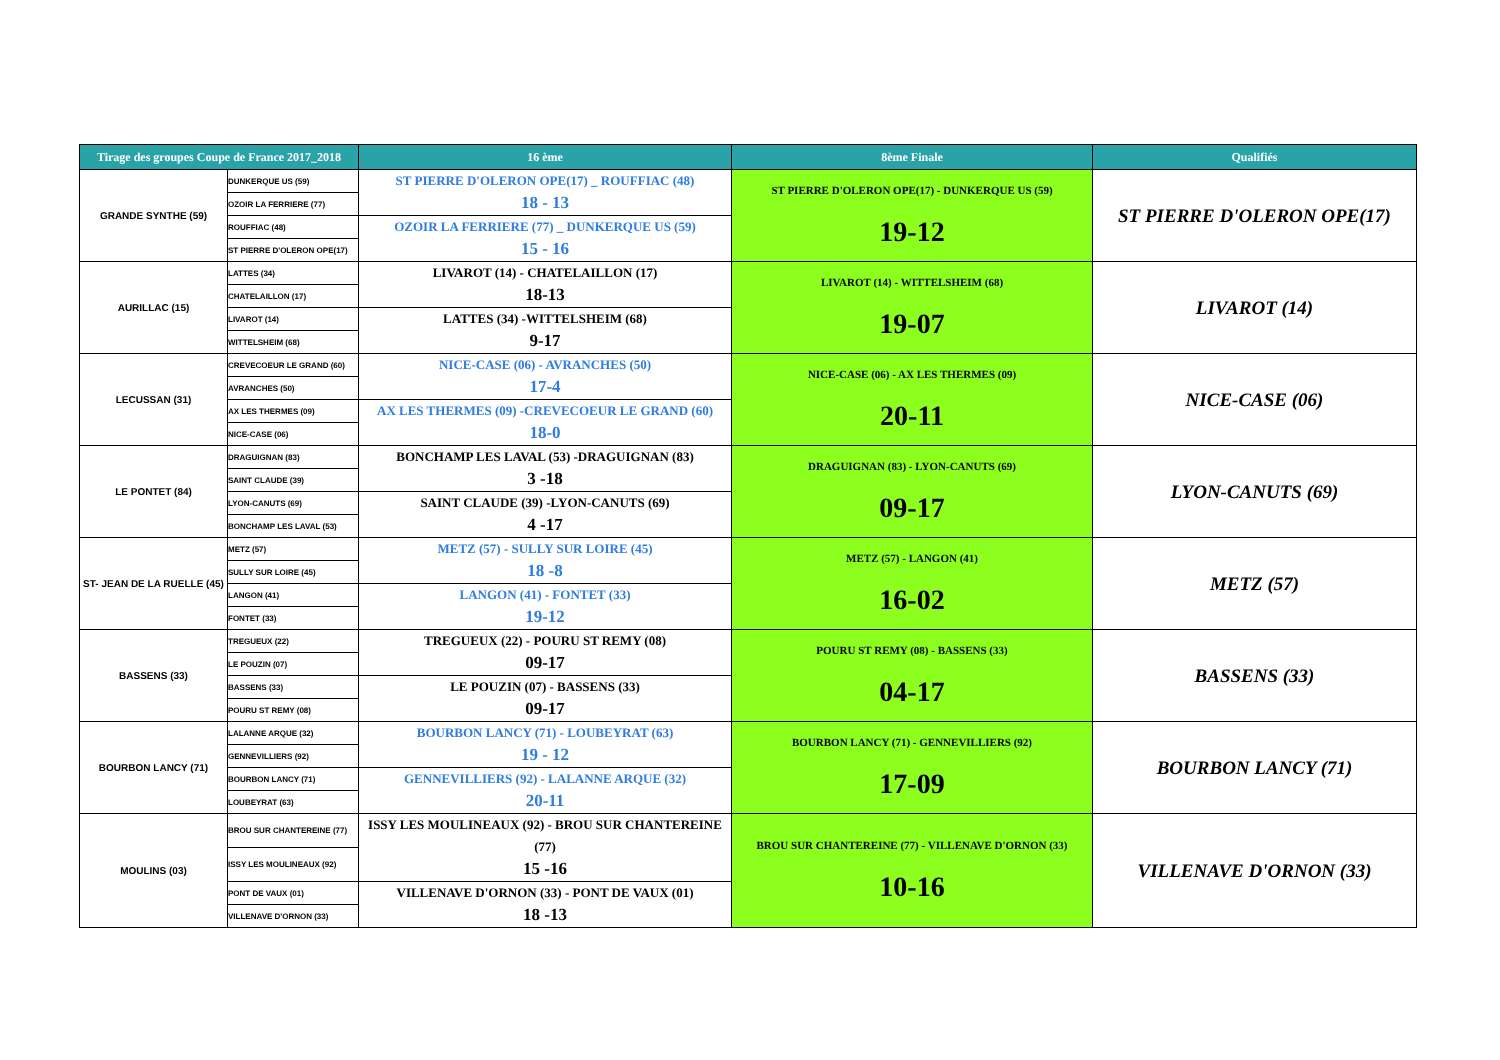| Tirage des groupes Coupe de France 2017_2018 | | 16 ème | 8ème Finale | Qualifiés |
| --- | --- | --- | --- | --- |
| GRANDE SYNTHE (59) | DUNKERQUE US (59) | ST PIERRE D'OLERON OPE(17) _ ROUFFIAC (48) 18 - 13 | ST PIERRE D'OLERON OPE(17) - DUNKERQUE US (59) 19-12 | ST PIERRE D'OLERON OPE(17) |
| | OZOIR LA FERRIERE (77) | | | |
| | ROUFFIAC (48) | OZOIR LA FERRIERE (77) _ DUNKERQUE US (59) 15 - 16 | | |
| | ST PIERRE D'OLERON OPE(17) | | | |
| AURILLAC (15) | LATTES (34) | LIVAROT (14) - CHATELAILLON (17) 18-13 | LIVAROT (14) - WITTELSHEIM (68) 19-07 | LIVAROT (14) |
| | CHATELAILLON (17) | | | |
| | LIVAROT (14) | LATTES (34) -WITTELSHEIM (68) 9-17 | | |
| | WITTELSHEIM (68) | | | |
| LECUSSAN (31) | CREVECOEUR LE GRAND (60) | NICE-CASE (06) - AVRANCHES (50) 17-4 | NICE-CASE (06) - AX LES THERMES (09) 20-11 | NICE-CASE (06) |
| | AVRANCHES (50) | | | |
| | AX LES THERMES (09) | AX LES THERMES (09) -CREVECOEUR LE GRAND (60) 18-0 | | |
| | NICE-CASE (06) | | | |
| LE PONTET (84) | DRAGUIGNAN (83) | BONCHAMP LES LAVAL (53) -DRAGUIGNAN (83) 3 -18 | DRAGUIGNAN (83) - LYON-CANUTS (69) 09-17 | LYON-CANUTS (69) |
| | SAINT CLAUDE (39) | | | |
| | LYON-CANUTS (69) | SAINT CLAUDE (39) -LYON-CANUTS (69) 4 -17 | | |
| | BONCHAMP LES LAVAL (53) | | | |
| ST- JEAN DE LA RUELLE (45) | METZ (57) | METZ (57) - SULLY SUR LOIRE (45) 18 -8 | METZ (57) - LANGON (41) 16-02 | METZ (57) |
| | SULLY SUR LOIRE (45) | | | |
| | LANGON (41) | LANGON (41) - FONTET (33) 19-12 | | |
| | FONTET (33) | | | |
| BASSENS (33) | TREGUEUX (22) | TREGUEUX (22) - POURU ST REMY (08) 09-17 | POURU ST REMY (08) - BASSENS (33) 04-17 | BASSENS (33) |
| | LE POUZIN (07) | | | |
| | BASSENS (33) | LE POUZIN (07) - BASSENS (33) 09-17 | | |
| | POURU ST REMY (08) | | | |
| BOURBON LANCY (71) | LALANNE ARQUE (32) | BOURBON LANCY (71) - LOUBEYRAT (63) 19 - 12 | BOURBON LANCY (71) - GENNEVILLIERS (92) 17-09 | BOURBON LANCY (71) |
| | GENNEVILLIERS (92) | | | |
| | BOURBON LANCY (71) | GENNEVILLIERS (92) - LALANNE ARQUE (32) 20-11 | | |
| | LOUBEYRAT (63) | | | |
| MOULINS (03) | BROU SUR CHANTEREINE (77) | ISSY LES MOULINEAUX (92) - BROU SUR CHANTEREINE (77) 15 -16 | BROU SUR CHANTEREINE (77) - VILLENAVE D'ORNON (33) 10-16 | VILLENAVE D'ORNON (33) |
| | ISSY LES MOULINEAUX (92) | | | |
| | PONT DE VAUX (01) | VILLENAVE D'ORNON (33) - PONT DE VAUX (01) 18 -13 | | |
| | VILLENAVE D'ORNON (33) | | | |